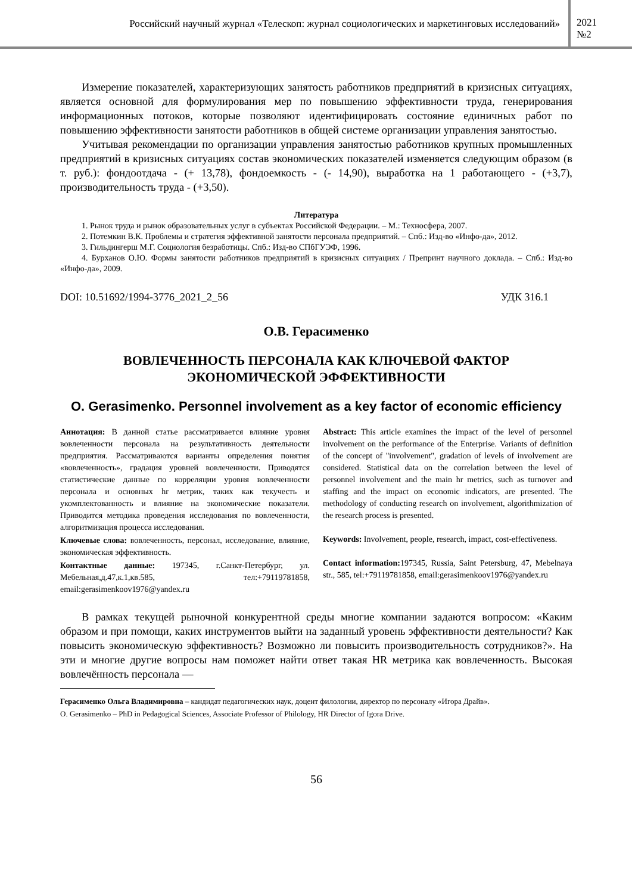Российский научный журнал «Телескоп: журнал социологических и маркетинговых исследований»
2021
№2
Измерение показателей, характеризующих занятость работников предприятий в кризисных ситуациях, является основной для формулирования мер по повышению эффективности труда, генерирования информационных потоков, которые позволяют идентифицировать состояние единичных работ по повышению эффективности занятости работников в общей системе организации управления занятостью.
Учитывая рекомендации по организации управления занятостью работников крупных промышленных предприятий в кризисных ситуациях состав экономических показателей изменяется следующим образом (в т. руб.): фондоотдача - (+ 13,78), фондоемкость - (- 14,90), выработка на 1 работающего - (+3,7), производительность труда - (+3,50).
Литература
1. Рынок труда и рынок образовательных услуг в субъектах Российской Федерации. – М.: Техносфера, 2007.
2. Потемкин В.К. Проблемы и стратегия эффективной занятости персонала предприятий. – Спб.: Изд-во «Инфо-да», 2012.
3. Гильдингерш М.Г. Социология безработицы. Спб.: Изд-во СПбГУЭФ, 1996.
4. Бурханов О.Ю. Формы занятости работников предприятий в кризисных ситуациях / Препринт научного доклада. – Спб.: Изд-во «Инфо-да», 2009.
DOI: 10.51692/1994-3776_2021_2_56 УДК 316.1
О.В. Герасименко
ВОВЛЕЧЕННОСТЬ ПЕРСОНАЛА КАК КЛЮЧЕВОЙ ФАКТОР ЭКОНОМИЧЕСКОЙ ЭФФЕКТИВНОСТИ
O. Gerasimenko. Personnel involvement as a key factor of economic efficiency
Аннотация: В данной статье рассматривается влияние уровня вовлеченности персонала на результативность деятельности предприятия. Рассматриваются варианты определения понятия «вовлеченность», градация уровней вовлеченности. Приводятся статистические данные по корреляции уровня вовлеченности персонала и основных hr метрик, таких как текучесть и укомплектованность и влияние на экономические показатели. Приводится методика проведения исследования по вовлеченности, алгоритмизация процесса исследования.
Ключевые слова: вовлеченность, персонал, исследование, влияние, экономическая эффективность.
Контактные данные: 197345, г.Санкт-Петербург, ул. Мебельная,д.47,к.1,кв.585, тел:+79119781858, email:gerasimenkoov1976@yandex.ru
Abstract: This article examines the impact of the level of personnel involvement on the performance of the Enterprise. Variants of definition of the concept of "involvement", gradation of levels of involvement are considered. Statistical data on the correlation between the level of personnel involvement and the main hr metrics, such as turnover and staffing and the impact on economic indicators, are presented. The methodology of conducting research on involvement, algorithmization of the research process is presented.
Keywords: Involvement, people, research, impact, cost-effectiveness.
Contact information: 197345, Russia, Saint Petersburg, 47, Mebelnaya str., 585, tel:+79119781858, email:gerasimenkoov1976@yandex.ru
В рамках текущей рыночной конкурентной среды многие компании задаются вопросом: «Каким образом и при помощи, каких инструментов выйти на заданный уровень эффективности деятельности? Как повысить экономическую эффективность? Возможно ли повысить производительность сотрудников?». На эти и многие другие вопросы нам поможет найти ответ такая HR метрика как вовлеченность. Высокая вовлечённость персонала —
Герасименко Ольга Владимировна – кандидат педагогических наук, доцент филологии, директор по персоналу «Игора Драйв».
O. Gerasimenko – PhD in Pedagogical Sciences, Associate Professor of Philology, HR Director of Igora Drive.
56